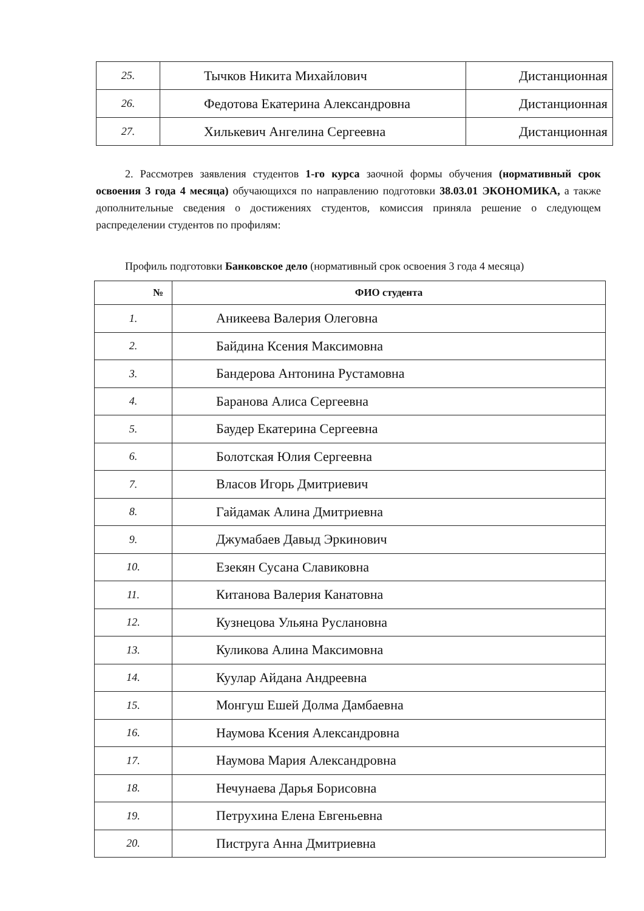| 25. | Тычков Никита Михайлович | Дистанционная |
| 26. | Федотова Екатерина Александровна | Дистанционная |
| 27. | Хилькевич Ангелина Сергеевна | Дистанционная |
2. Рассмотрев заявления студентов 1-го курса заочной формы обучения (нормативный срок освоения 3 года 4 месяца) обучающихся по направлению подготовки 38.03.01 ЭКОНОМИКА, а также дополнительные сведения о достижениях студентов, комиссия приняла решение о следующем распределении студентов по профилям:
Профиль подготовки Банковское дело (нормативный срок освоения 3 года 4 месяца)
| № | ФИО студента |
| --- | --- |
| 1. | Аникеева Валерия Олеговна |
| 2. | Байдина Ксения Максимовна |
| 3. | Бандерова Антонина Рустамовна |
| 4. | Баранова Алиса Сергеевна |
| 5. | Баудер Екатерина Сергеевна |
| 6. | Болотская Юлия Сергеевна |
| 7. | Власов Игорь Дмитриевич |
| 8. | Гайдамак Алина Дмитриевна |
| 9. | Джумабаев Давыд Эркинович |
| 10. | Езекян Сусана Славиковна |
| 11. | Китанова Валерия Канатовна |
| 12. | Кузнецова Ульяна Руслановна |
| 13. | Куликова Алина Максимовна |
| 14. | Куулар Айдана Андреевна |
| 15. | Монгуш Ешей Долма Дамбаевна |
| 16. | Наумова Ксения Александровна |
| 17. | Наумова Мария Александровна |
| 18. | Нечунаева Дарья Борисовна |
| 19. | Петрухина Елена Евгеньевна |
| 20. | Пиструга Анна Дмитриевна |